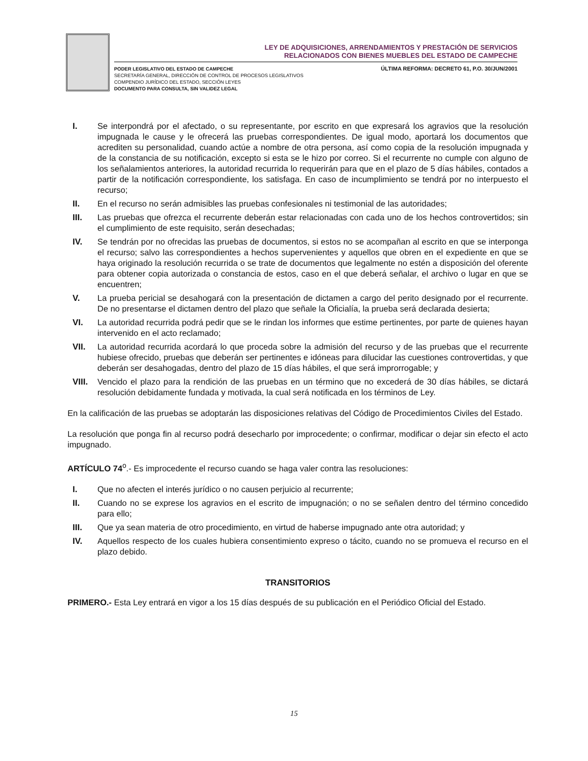LEY DE ADQUISICIONES, ARRENDAMIENTOS Y PRESTACIÓN DE SERVICIOS
RELACIONADOS CON BIENES MUEBLES DEL ESTADO DE CAMPECHE
PODER LEGISLATIVO DEL ESTADO DE CAMPECHE
SECRETARÍA GENERAL, DIRECCIÓN DE CONTROL DE PROCESOS LEGISLATIVOS
COMPENDIO JURÍDICO DEL ESTADO, SECCIÓN LEYES
DOCUMENTO PARA CONSULTA, SIN VALIDEZ LEGAL
ÚLTIMA REFORMA: DECRETO 61, P.O. 30/JUN/2001
I. Se interpondrá por el afectado, o su representante, por escrito en que expresará los agravios que la resolución impugnada le cause y le ofrecerá las pruebas correspondientes. De igual modo, aportará los documentos que acrediten su personalidad, cuando actúe a nombre de otra persona, así como copia de la resolución impugnada y de la constancia de su notificación, excepto si esta se le hizo por correo. Si el recurrente no cumple con alguno de los señalamientos anteriores, la autoridad recurrida lo requerirán para que en el plazo de 5 días hábiles, contados a partir de la notificación correspondiente, los satisfaga. En caso de incumplimiento se tendrá por no interpuesto el recurso;
II. En el recurso no serán admisibles las pruebas confesionales ni testimonial de las autoridades;
III. Las pruebas que ofrezca el recurrente deberán estar relacionadas con cada uno de los hechos controvertidos; sin el cumplimiento de este requisito, serán desechadas;
IV. Se tendrán por no ofrecidas las pruebas de documentos, si estos no se acompañan al escrito en que se interponga el recurso; salvo las correspondientes a hechos supervenientes y aquellos que obren en el expediente en que se haya originado la resolución recurrida o se trate de documentos que legalmente no estén a disposición del oferente para obtener copia autorizada o constancia de estos, caso en el que deberá señalar, el archivo o lugar en que se encuentren;
V. La prueba pericial se desahogará con la presentación de dictamen a cargo del perito designado por el recurrente. De no presentarse el dictamen dentro del plazo que señale la Oficialía, la prueba será declarada desierta;
VI. La autoridad recurrida podrá pedir que se le rindan los informes que estime pertinentes, por parte de quienes hayan intervenido en el acto reclamado;
VII. La autoridad recurrida acordará lo que proceda sobre la admisión del recurso y de las pruebas que el recurrente hubiese ofrecido, pruebas que deberán ser pertinentes e idóneas para dilucidar las cuestiones controvertidas, y que deberán ser desahogadas, dentro del plazo de 15 días hábiles, el que será improrrogable; y
VIII. Vencido el plazo para la rendición de las pruebas en un término que no excederá de 30 días hábiles, se dictará resolución debidamente fundada y motivada, la cual será notificada en los términos de Ley.
En la calificación de las pruebas se adoptarán las disposiciones relativas del Código de Procedimientos Civiles del Estado.
La resolución que ponga fin al recurso podrá desecharlo por improcedente; o confirmar, modificar o dejar sin efecto el acto impugnado.
ARTÍCULO 74<sup>o</sup>.- Es improcedente el recurso cuando se haga valer contra las resoluciones:
I. Que no afecten el interés jurídico o no causen perjuicio al recurrente;
II. Cuando no se exprese los agravios en el escrito de impugnación; o no se señalen dentro del término concedido para ello;
III. Que ya sean materia de otro procedimiento, en virtud de haberse impugnado ante otra autoridad; y
IV. Aquellos respecto de los cuales hubiera consentimiento expreso o tácito, cuando no se promueva el recurso en el plazo debido.
TRANSITORIOS
PRIMERO.- Esta Ley entrará en vigor a los 15 días después de su publicación en el Periódico Oficial del Estado.
15